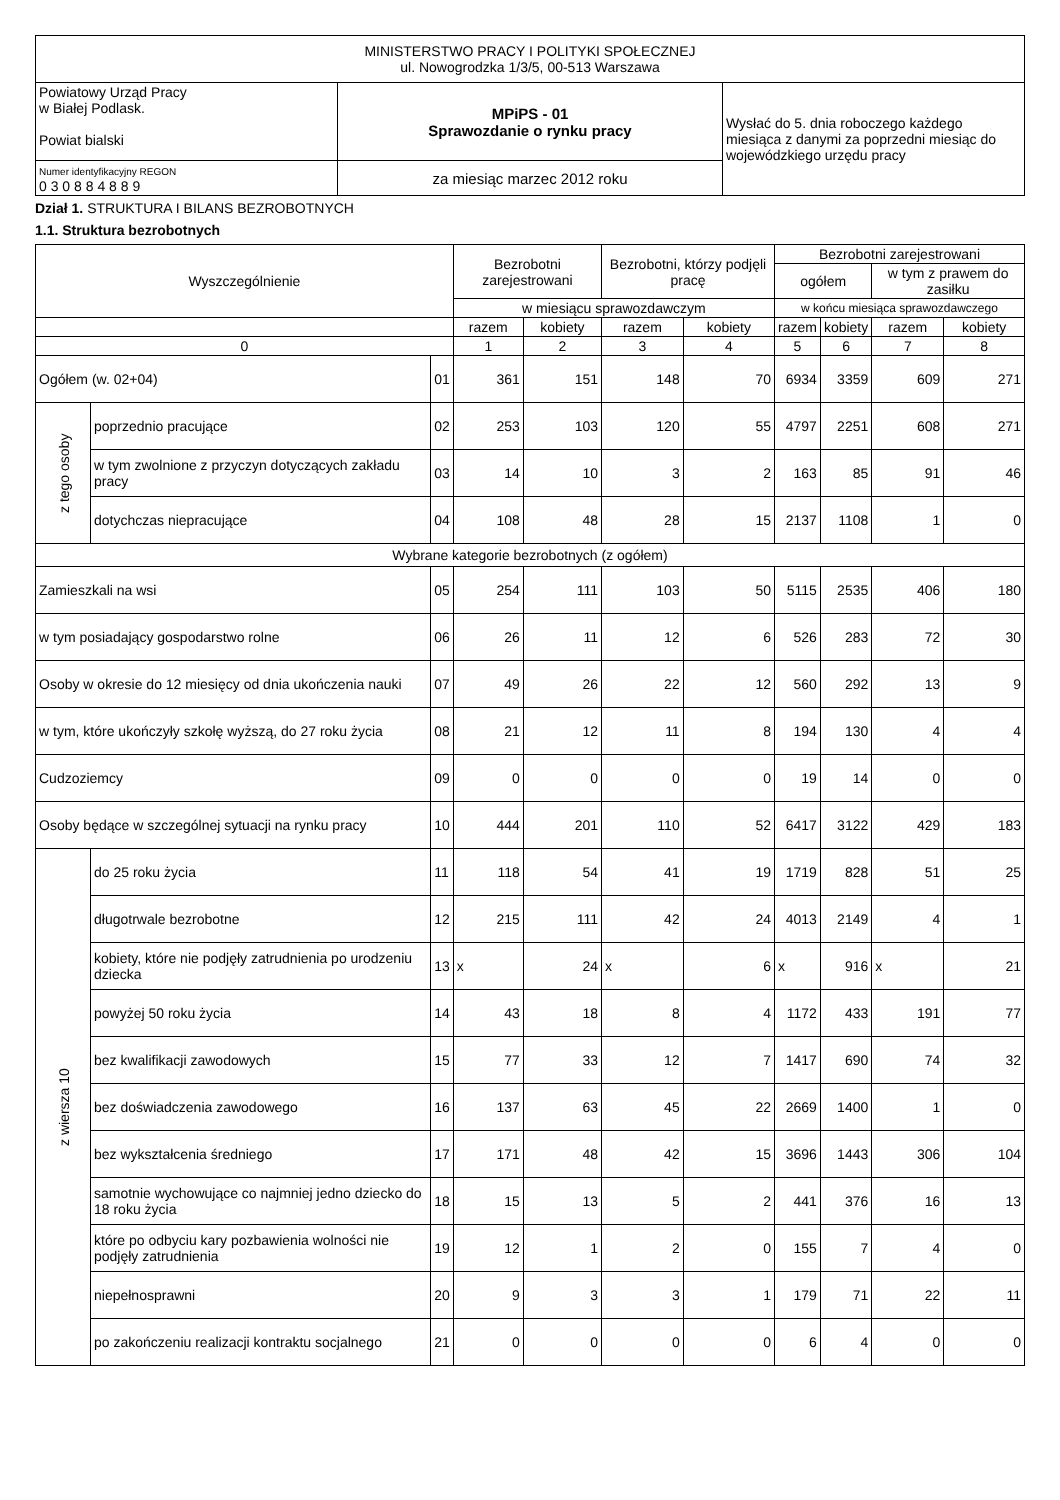| MINISTERSTWO PRACY I POLITYKI SPOŁECZNEJ ul. Nowogrodzka 1/3/5, 00-513 Warszawa | | |
| Powiatowy Urząd Pracy w Białej Podlask. Powiat bialski | MPiPS - 01 Sprawozdanie o rynku pracy | Wysłać do 5. dnia roboczego każdego miesiąca z danymi za poprzedni miesiąc do wojewódzkiego urzędu pracy |
| Numer identyfikacyjny REGON 0 3 0 8 8 4 8 8 9 | za miesiąc marzec 2012 roku | |
Dział 1. STRUKTURA I BILANS BEZROBOTNYCH
1.1. Struktura bezrobotnych
| Wyszczególnienie | | | Bezrobotni zarejestrowani | | Bezrobotni, którzy podjęli pracę | | Bezrobotni zarejestrowani | | | |
| --- | --- | --- | --- | --- | --- | --- | --- | --- | --- | --- |
| | | | | | | | ogółem | | w tym z prawem do zasiłku | |
| | | | w miesiącu sprawozdawczym | | | | w końcu miesiąca sprawozdawczego | | | |
| | | | razem | kobiety | razem | kobiety | razem | kobiety | razem | kobiety |
| 0 | | | 1 | 2 | 3 | 4 | 5 | 6 | 7 | 8 |
| Ogółem (w. 02+04) | | 01 | 361 | 151 | 148 | 70 | 6934 | 3359 | 609 | 271 |
| z tego osoby | poprzednio pracujące | 02 | 253 | 103 | 120 | 55 | 4797 | 2251 | 608 | 271 |
| | w tym zwolnione z przyczyn dotyczących zakładu pracy | 03 | 14 | 10 | 3 | 2 | 163 | 85 | 91 | 46 |
| | dotychczas niepracujące | 04 | 108 | 48 | 28 | 15 | 2137 | 1108 | 1 | 0 |
| Wybrane kategorie bezrobotnych (z ogółem) | | | | | | | | | | |
| Zamieszkali na wsi | | 05 | 254 | 111 | 103 | 50 | 5115 | 2535 | 406 | 180 |
| w tym posiadający gospodarstwo rolne | | 06 | 26 | 11 | 12 | 6 | 526 | 283 | 72 | 30 |
| Osoby w okresie do 12 miesięcy od dnia ukończenia nauki | | 07 | 49 | 26 | 22 | 12 | 560 | 292 | 13 | 9 |
| w tym, które ukończyły szkołę wyższą, do 27 roku życia | | 08 | 21 | 12 | 11 | 8 | 194 | 130 | 4 | 4 |
| Cudzoziemcy | | 09 | 0 | 0 | 0 | 0 | 19 | 14 | 0 | 0 |
| Osoby będące w szczególnej sytuacji na rynku pracy | | 10 | 444 | 201 | 110 | 52 | 6417 | 3122 | 429 | 183 |
| z wiersza 10 | do 25 roku życia | 11 | 118 | 54 | 41 | 19 | 1719 | 828 | 51 | 25 |
| | długotrwale bezrobotne | 12 | 215 | 111 | 42 | 24 | 4013 | 2149 | 4 | 1 |
| | kobiety, które nie podjęły zatrudnienia po urodzeniu dziecka | 13 | x | 24 | x | 6 | x | 916 | x | 21 |
| | powyżej 50 roku życia | 14 | 43 | 18 | 8 | 4 | 1172 | 433 | 191 | 77 |
| | bez kwalifikacji zawodowych | 15 | 77 | 33 | 12 | 7 | 1417 | 690 | 74 | 32 |
| | bez doświadczenia zawodowego | 16 | 137 | 63 | 45 | 22 | 2669 | 1400 | 1 | 0 |
| | bez wykształcenia średniego | 17 | 171 | 48 | 42 | 15 | 3696 | 1443 | 306 | 104 |
| | samotnie wychowujące co najmniej jedno dziecko do 18 roku życia | 18 | 15 | 13 | 5 | 2 | 441 | 376 | 16 | 13 |
| | które po odbyciu kary pozbawienia wolności nie podjęły zatrudnienia | 19 | 12 | 1 | 2 | 0 | 155 | 7 | 4 | 0 |
| | niepełnosprawni | 20 | 9 | 3 | 3 | 1 | 179 | 71 | 22 | 11 |
| | po zakończeniu realizacji kontraktu socjalnego | 21 | 0 | 0 | 0 | 0 | 6 | 4 | 0 | 0 |